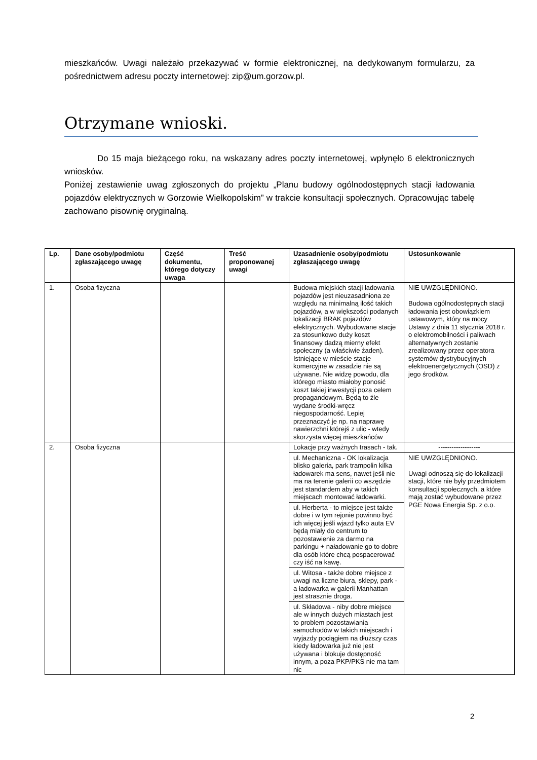mieszkańców. Uwagi należało przekazywać w formie elektronicznej, na dedykowanym formularzu, za pośrednictwem adresu poczty internetowej: zip@um.gorzow.pl.
Otrzymane wnioski.
Do 15 maja bieżącego roku, na wskazany adres poczty internetowej, wpłynęło 6 elektronicznych wniosków.
Poniżej zestawienie uwag zgłoszonych do projektu „Planu budowy ogólnodostępnych stacji ładowania pojazdów elektrycznych w Gorzowie Wielkopolskim” w trakcie konsultacji społecznych. Opracowując tabelę zachowano pisownię oryginalną.
| Lp. | Dane osoby/podmiotu zgłaszającego uwagę | Część dokumentu, którego dotyczy uwaga | Treść proponowanej uwagi | Uzasadnienie osoby/podmiotu zgłaszającego uwagę | Ustosunkowanie |
| --- | --- | --- | --- | --- | --- |
| 1. | Osoba fizyczna | | | Budowa miejskich stacji ładowania pojazdów jest nieuzasadniona ze względu na minimalną ilość takich pojazdów, a w większości podanych lokalizacji BRAK pojazdów elektrycznych. Wybudowane stacje za stosunkowo duży koszt finansowy dadzą mierny efekt społeczny (a właściwie żaden). Istniejące w mieście stacje komercyjne w zasadzie nie są używane. Nie widzę powodu, dla którego miasto miałoby ponosić koszt takiej inwestycji poza celem propagandowym. Będą to źle wydane środki-wręcz niegospodarność. Lepiej przeznaczyć je np. na naprawę nawierzchni którejś z ulic - wtedy skorzysta więcej mieszkańców | NIE UWZGLĘDNIONO. Budowa ogólnodostępnych stacji ładowania jest obowiązkiem ustawowym, który na mocy Ustawy z dnia 11 stycznia 2018 r. o elektromobilności i paliwach alternatywnych zostanie zrealizowany przez operatora systemów dystrybucyjnych elektroenergetycznych (OSD) z jego środków. |
| 2. | Osoba fizyczna | | | Lokacje przy ważnych trasach - tak. | ------------------- |
| | | | | ul. Mechaniczna - OK lokalizacja blisko galeria, park trampolin kilka ładowarek ma sens, nawet jeśli nie ma na terenie galerii co wszędzie jest standardem aby w takich miejscach montować ładowarki. | NIE UWZGLĘDNIONO. Uwagi odnoszą się do lokalizacji stacji, które nie były przedmiotem konsultacji społecznych, a które mają zostać wybudowane przez PGE Nowa Energia Sp. z o.o. |
| | | | | ul. Herberta - to miejsce jest także dobre i w tym rejonie powinno być ich więcej jeśli wjazd tylko auta EV będą miały do centrum to pozostawienie za darmo na parkingu + naładowanie go to dobre dla osób które chcą pospacerować czy iść na kawę. | |
| | | | | ul. Witosa - także dobre miejsce z uwagi na liczne biura, sklepy, park - a ładowarka w galerii Manhattan jest strasznie droga. | |
| | | | | ul. Składowa - niby dobre miejsce ale w innych dużych miastach jest to problem pozostawiania samochodów w takich miejscach i wyjazdy pociągiem na dłuższy czas kiedy ładowarka już nie jest używana i blokuje dostępność innym, a poza PKP/PKS nie ma tam nic | |
2